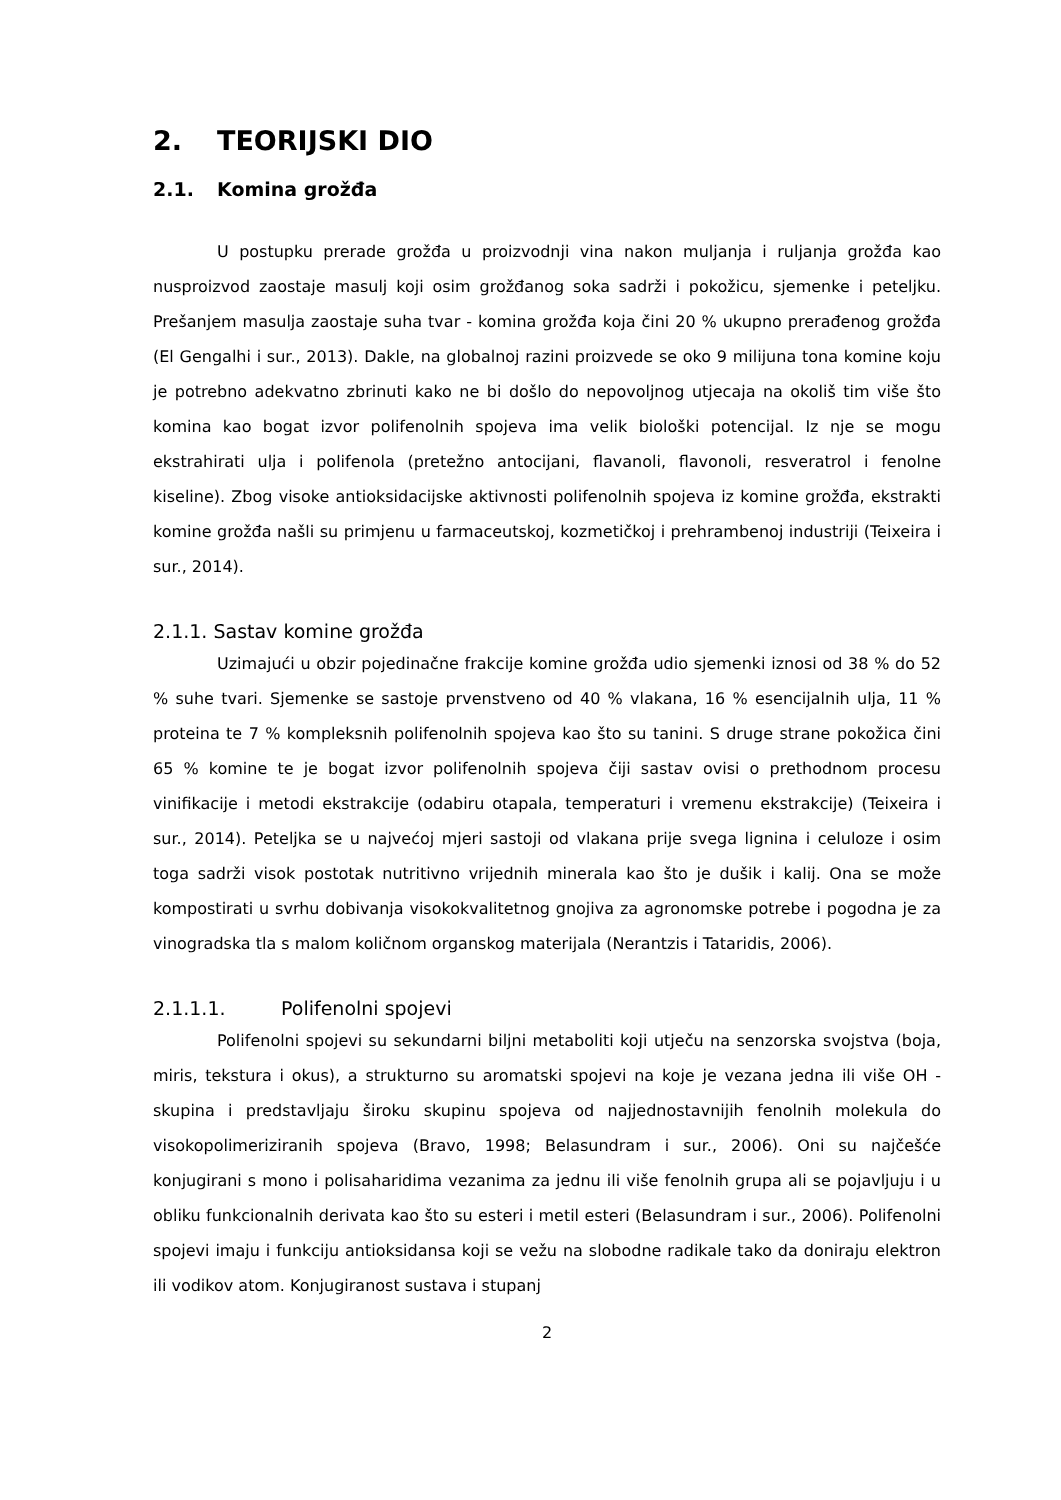2. TEORIJSKI DIO
2.1. Komina grožđa
U postupku prerade grožđa u proizvodnji vina nakon muljanja i ruljanja grožđa kao nusproizvod zaostaje masulj koji osim grožđanog soka sadrži i pokožicu, sjemenke i peteljku. Prešanjem masulja zaostaje suha tvar - komina grožđa koja čini 20 % ukupno prerađenog grožđa (El Gengalhi i sur., 2013). Dakle, na globalnoj razini proizvede se oko 9 milijuna tona komine koju je potrebno adekvatno zbrinuti kako ne bi došlo do nepovoljnog utjecaja na okoliš tim više što komina kao bogat izvor polifenolnih spojeva ima velik biološki potencijal. Iz nje se mogu ekstrahirati ulja i polifenola (pretežno antocijani, flavanoli, flavonoli, resveratrol i fenolne kiseline). Zbog visoke antioksidacijske aktivnosti polifenolnih spojeva iz komine grožđa, ekstrakti komine grožđa našli su primjenu u farmaceutskoj, kozmetičkoj i prehrambenoj industriji (Teixeira i sur., 2014).
2.1.1. Sastav komine grožđa
Uzimajući u obzir pojedinačne frakcije komine grožđa udio sjemenki iznosi od 38 % do 52 % suhe tvari. Sjemenke se sastoje prvenstveno od 40 % vlakana, 16 % esencijalnih ulja, 11 % proteina te 7 % kompleksnih polifenolnih spojeva kao što su tanini. S druge strane pokožica čini 65 % komine te je bogat izvor polifenolnih spojeva čiji sastav ovisi o prethodnom procesu vinifikacije i metodi ekstrakcije (odabiru otapala, temperaturi i vremenu ekstrakcije) (Teixeira i sur., 2014). Peteljka se u najvećoj mjeri sastoji od vlakana prije svega lignina i celuloze i osim toga sadrži visok postotak nutritivno vrijednih minerala kao što je dušik i kalij. Ona se može kompostirati u svrhu dobivanja visokokvalitetnog gnojiva za agronomske potrebe i pogodna je za vinogradska tla s malom količnom organskog materijala (Nerantzis i Tataridis, 2006).
2.1.1.1. Polifenolni spojevi
Polifenolni spojevi su sekundarni biljni metaboliti koji utječu na senzorska svojstva (boja, miris, tekstura i okus), a strukturno su aromatski spojevi na koje je vezana jedna ili više OH - skupina i predstavljaju široku skupinu spojeva od najjednostavnijih fenolnih molekula do visokopolimeriziranih spojeva (Bravo, 1998; Belasundram i sur., 2006). Oni su najčešće konjugirani s mono i polisaharidima vezanima za jednu ili više fenolnih grupa ali se pojavljuju i u obliku funkcionalnih derivata kao što su esteri i metil esteri (Belasundram i sur., 2006). Polifenolni spojevi imaju i funkciju antioksidansa koji se vežu na slobodne radikale tako da doniraju elektron ili vodikov atom. Konjugiranost sustava i stupanj
2